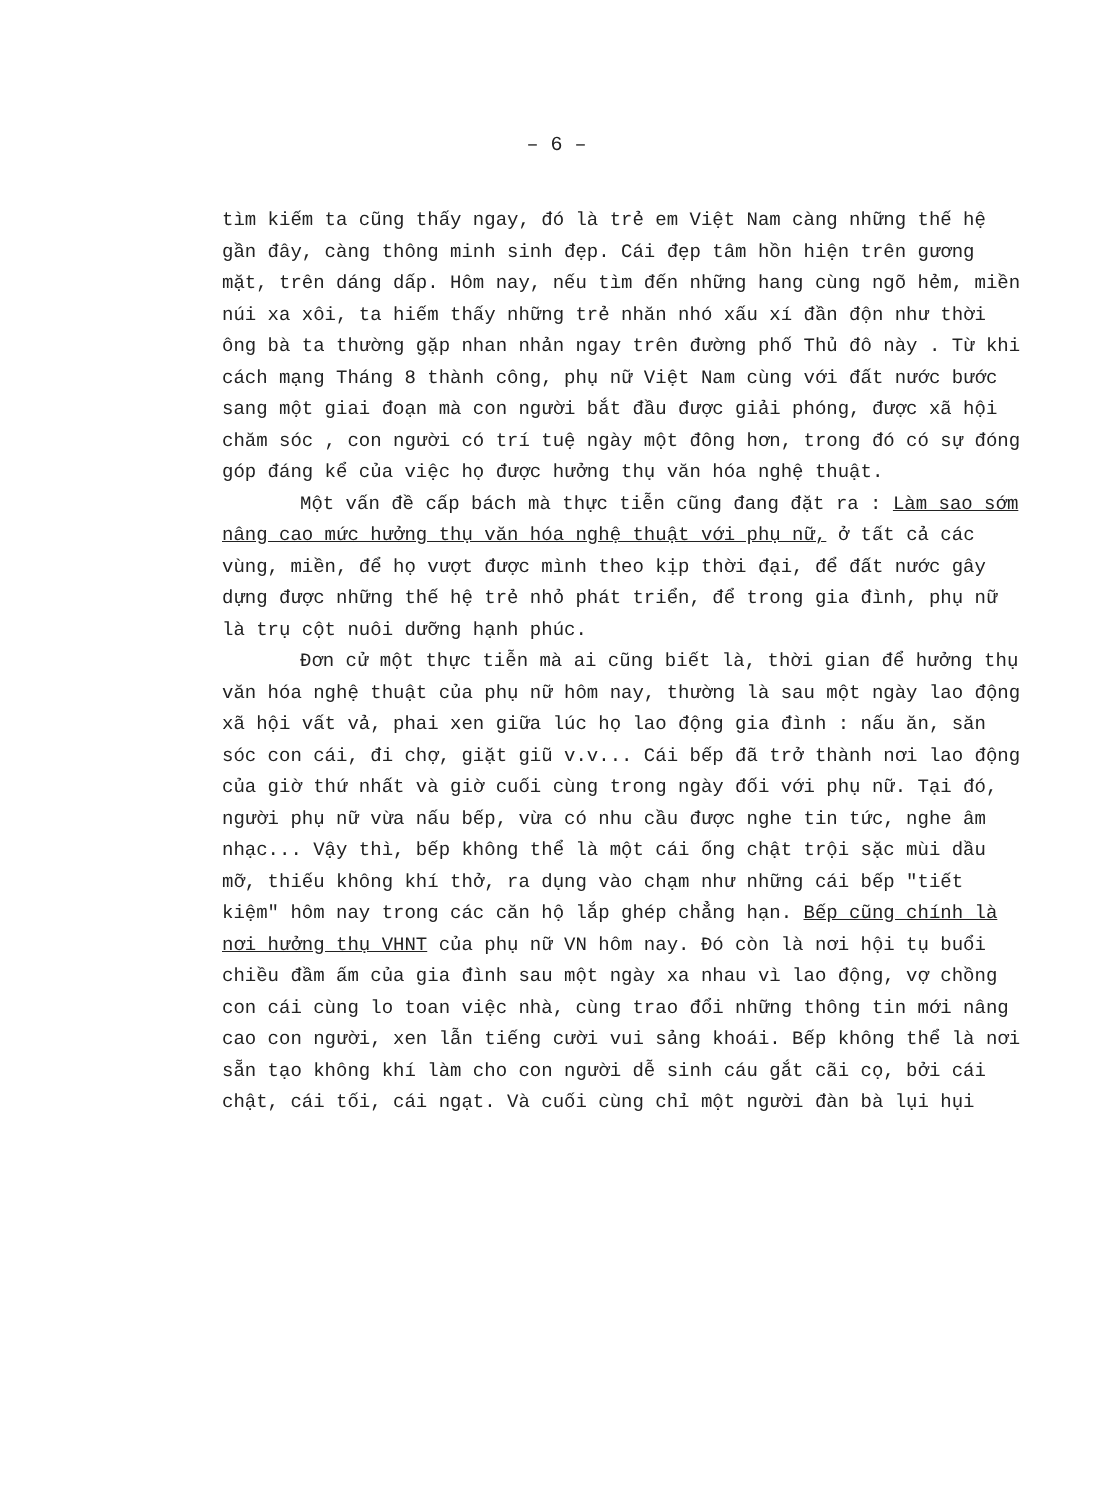– 6 –
tìm kiếm ta cũng thấy ngay, đó là trẻ em Việt Nam càng những thế hệ gần đây, càng thông minh sinh đẹp. Cái đẹp tâm hồn hiện trên gương mặt, trên dáng dấp. Hôm nay, nếu tìm đến những hang cùng ngõ hẻm, miền núi xa xôi, ta hiếm thấy những trẻ nhăn nhó xấu xí đần độn như thời ông bà ta thường gặp nhan nhản ngay trên đường phố Thủ đô này . Từ khi cách mạng Tháng 8 thành công, phụ nữ Việt Nam cùng với đất nước bước sang một giai đoạn mà con người bắt đầu được giải phóng, được xã hội chăm sóc , con người có trí tuệ ngày một đông hơn, trong đó có sự đóng góp đáng kể của việc họ được hưởng thụ văn hóa nghệ thuật.
Một vấn đề cấp bách mà thực tiễn cũng đang đặt ra : Làm sao sớm nâng cao mức hưởng thụ văn hóa nghệ thuật với phụ nữ, ở tất cả các vùng, miền, để họ vượt được mình theo kịp thời đại, để đất nước gây dựng được những thế hệ trẻ nhỏ phát triển, để trong gia đình, phụ nữ là trụ cột nuôi dưỡng hạnh phúc.
Đơn cử một thực tiễn mà ai cũng biết là, thời gian để hưởng thụ văn hóa nghệ thuật của phụ nữ hôm nay, thường là sau một ngày lao động xã hội vất vả, phai xen giữa lúc họ lao động gia đình : nấu ăn, săn sóc con cái, đi chợ, giặt giũ v.v... Cái bếp đã trở thành nơi lao động của giờ thứ nhất và giờ cuối cùng trong ngày đối với phụ nữ. Tại đó, người phụ nữ vừa nấu bếp, vừa có nhu cầu được nghe tin tức, nghe âm nhạc... Vậy thì, bếp không thể là một cái ống chật trội sặc mùi dầu mỡ, thiếu không khí thở, ra dụng vào chạm như những cái bếp "tiết kiệm" hôm nay trong các căn hộ lắp ghép chẳng hạn. Bếp cũng chính là nơi hưởng thụ VHNT của phụ nữ VN hôm nay. Đó còn là nơi hội tụ buổi chiều đầm ấm của gia đình sau một ngày xa nhau vì lao động, vợ chồng con cái cùng lo toan việc nhà, cùng trao đổi những thông tin mới nâng cao con người, xen lẫn tiếng cười vui sảng khoái. Bếp không thể là nơi sẵn tạo không khí làm cho con người dễ sinh cáu gắt cãi cọ, bởi cái chật, cái tối, cái ngạt. Và cuối cùng chỉ một người đàn bà lụi hụi